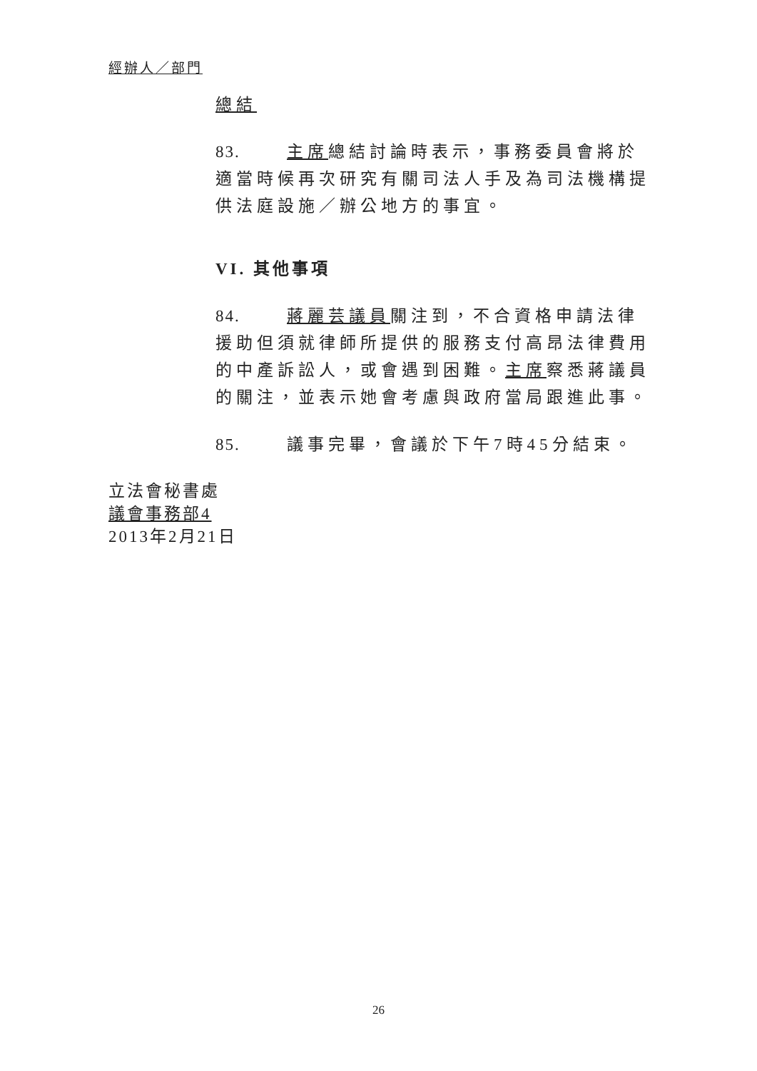經辦人／部門
總結
83. 主席總結討論時表示，事務委員會將於適當時候再次研究有關司法人手及為司法機構提供法庭設施／辦公地方的事宜。
VI. 其他事項
84. 蔣麗芸議員關注到，不合資格申請法律援助但須就律師所提供的服務支付高昂法律費用的中產訴訟人，或會遇到困難。主席察悉蔣議員的關注，並表示她會考慮與政府當局跟進此事。
85. 議事完畢，會議於下午7時45分結束。
立法會秘書處
議會事務部4
2013年2月21日
26